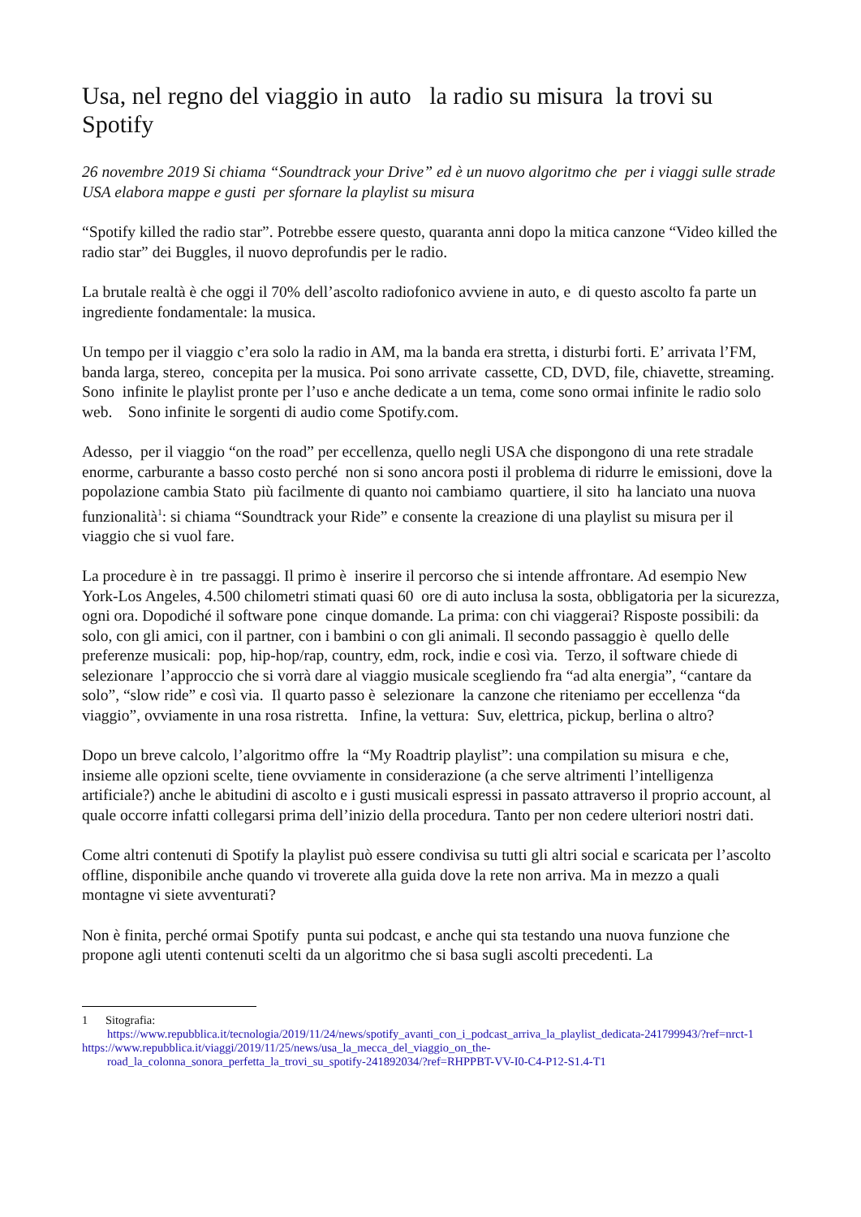Usa, nel regno del viaggio in auto la radio su misura la trovi su Spotify
26 novembre 2019 Si chiama “Soundtrack your Drive” ed è un nuovo algoritmo che per i viaggi sulle strade USA elabora mappe e gusti per sfornare la playlist su misura
“Spotify killed the radio star”. Potrebbe essere questo, quaranta anni dopo la mitica canzone “Video killed the radio star” dei Buggles, il nuovo deprofundis per le radio.
La brutale realtà è che oggi il 70% dell’ascolto radiofonico avviene in auto, e di questo ascolto fa parte un ingrediente fondamentale: la musica.
Un tempo per il viaggio c’era solo la radio in AM, ma la banda era stretta, i disturbi forti. E’ arrivata l’FM, banda larga, stereo, concepita per la musica. Poi sono arrivate cassette, CD, DVD, file, chiavette, streaming. Sono infinite le playlist pronte per l’uso e anche dedicate a un tema, come sono ormai infinite le radio solo web. Sono infinite le sorgenti di audio come Spotify.com.
Adesso, per il viaggio “on the road” per eccellenza, quello negli USA che dispongono di una rete stradale enorme, carburante a basso costo perché non si sono ancora posti il problema di ridurre le emissioni, dove la popolazione cambia Stato più facilmente di quanto noi cambiamo quartiere, il sito ha lanciato una nuova funzionalità<sup>1</sup>: si chiama “Soundtrack your Ride” e consente la creazione di una playlist su misura per il viaggio che si vuol fare.
La procedure è in tre passaggi. Il primo è inserire il percorso che si intende affrontare. Ad esempio New York-Los Angeles, 4.500 chilometri stimati quasi 60 ore di auto inclusa la sosta, obbligatoria per la sicurezza, ogni ora. Dopodiché il software pone cinque domande. La prima: con chi viaggerai? Risposte possibili: da solo, con gli amici, con il partner, con i bambini o con gli animali. Il secondo passaggio è quello delle preferenze musicali: pop, hip-hop/rap, country, edm, rock, indie e così via. Terzo, il software chiede di selezionare l’approccio che si vorrà dare al viaggio musicale scegliendo fra “ad alta energia”, “cantare da solo”, “slow ride” e così via. Il quarto passo è selezionare la canzone che riteniamo per eccellenza “da viaggio”, ovviamente in una rosa ristretta. Infine, la vettura: Suv, elettrica, pickup, berlina o altro?
Dopo un breve calcolo, l’algoritmo offre la “My Roadtrip playlist”: una compilation su misura e che, insieme alle opzioni scelte, tiene ovviamente in considerazione (a che serve altrimenti l’intelligenza artificiale?) anche le abitudini di ascolto e i gusti musicali espressi in passato attraverso il proprio account, al quale occorre infatti collegarsi prima dell’inizio della procedura. Tanto per non cedere ulteriori nostri dati.
Come altri contenuti di Spotify la playlist può essere condivisa su tutti gli altri social e scaricata per l’ascolto offline, disponibile anche quando vi troverete alla guida dove la rete non arriva. Ma in mezzo a quali montagne vi siete avventurati?
Non è finita, perché ormai Spotify punta sui podcast, e anche qui sta testando una nuova funzione che propone agli utenti contenuti scelti da un algoritmo che si basa sugli ascolti precedenti. La
1 Sitografia:
https://www.repubblica.it/tecnologia/2019/11/24/news/spotify_avanti_con_i_podcast_arriva_la_playlist_dedicata-241799943/?ref=nrct-1
https://www.repubblica.it/viaggi/2019/11/25/news/usa_la_mecca_del_viaggio_on_the-
road_la_colonna_sonora_perfetta_la_trovi_su_spotify-241892034/?ref=RHPPBT-VV-I0-C4-P12-S1.4-T1